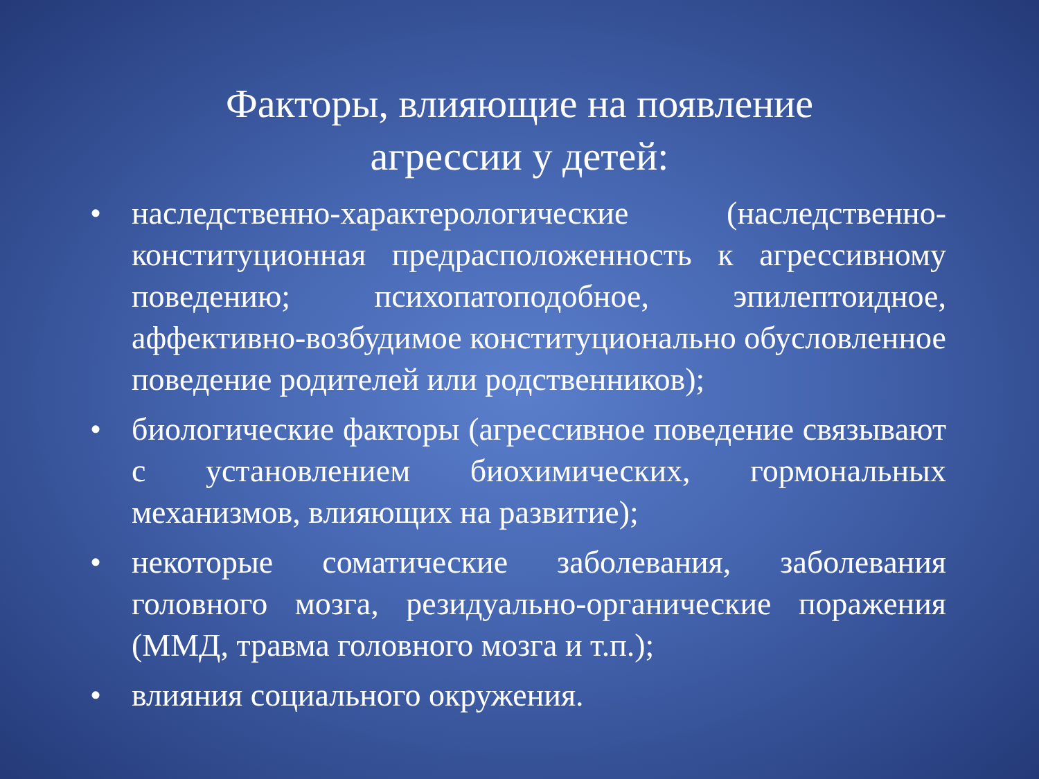Факторы, влияющие на появление агрессии у детей:
• наследственно-характерологические (наследственно-конституционная предрасположенность к агрессивному поведению; психопатоподобное, эпилептоидное, аффективно-возбудимое конституционально обусловленное поведение родителей или родственников);
• биологические факторы (агрессивное поведение связывают с установлением биохимических, гормональных механизмов, влияющих на развитие);
• некоторые соматические заболевания, заболевания головного мозга, резидуально-органические поражения (ММД, травма головного мозга и т.п.);
• влияния социального окружения.